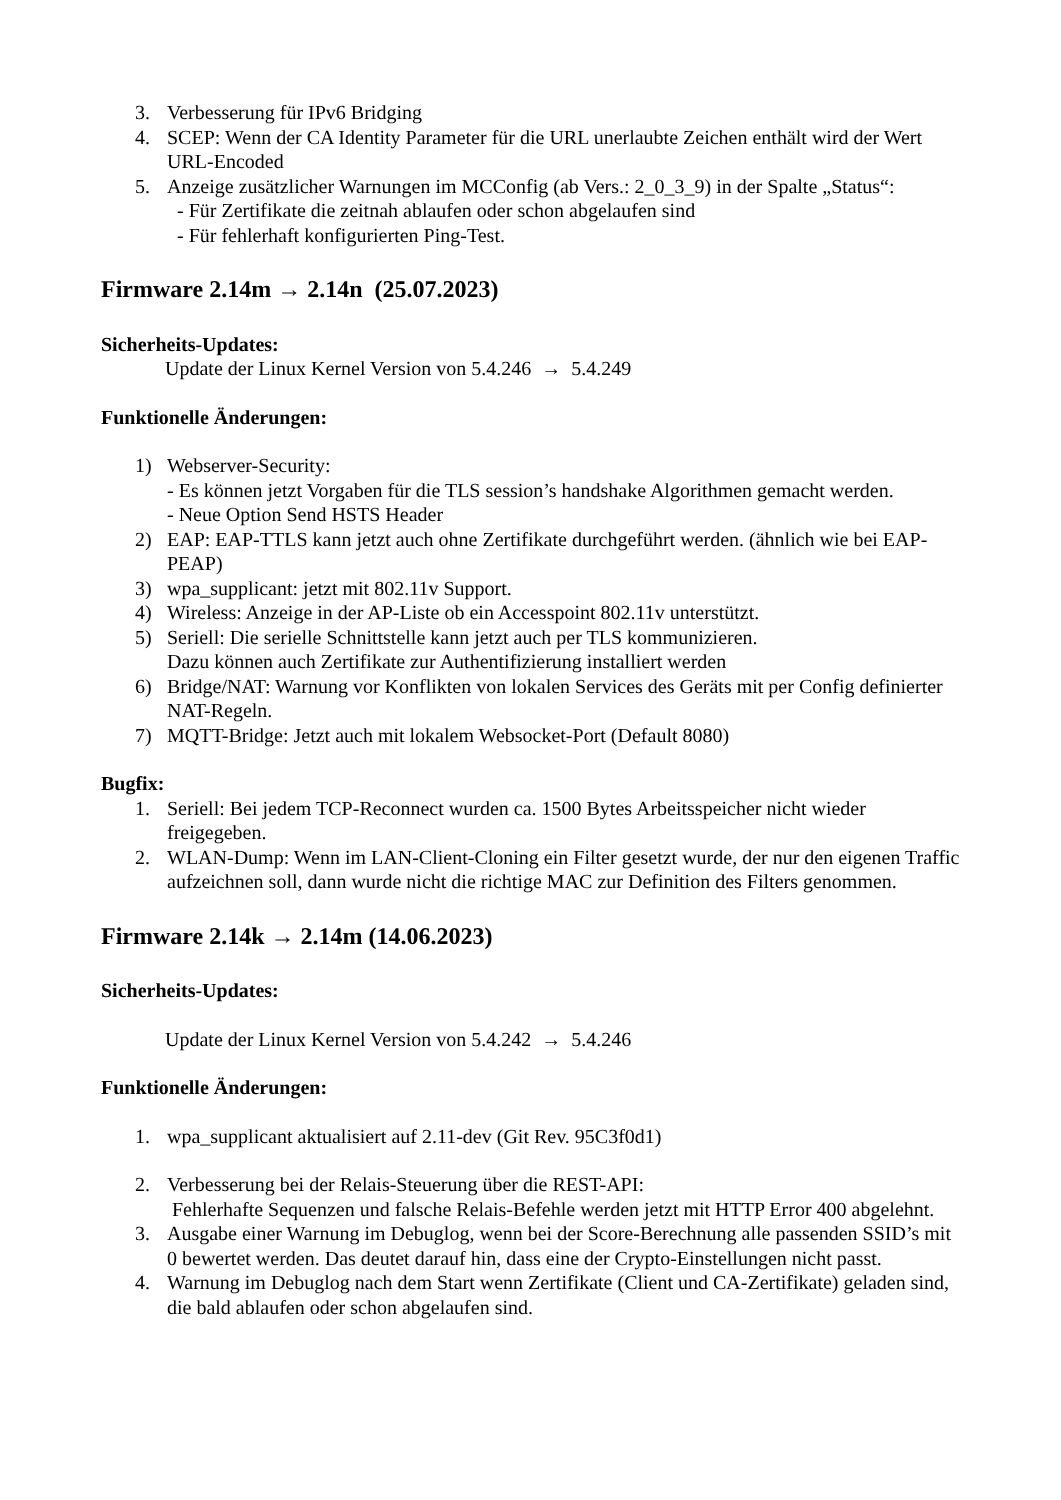3. Verbesserung für IPv6 Bridging
4. SCEP: Wenn der CA Identity Parameter für die URL unerlaubte Zeichen enthält wird der Wert URL-Encoded
5. Anzeige zusätzlicher Warnungen im MCConfig (ab Vers.: 2_0_3_9) in der Spalte „Status“:
- Für Zertifikate die zeitnah ablaufen oder schon abgelaufen sind
- Für fehlerhaft konfigurierten Ping-Test.
Firmware 2.14m → 2.14n (25.07.2023)
Sicherheits-Updates:
Update der Linux Kernel Version von 5.4.246 → 5.4.249
Funktionelle Änderungen:
1) Webserver-Security:
- Es können jetzt Vorgaben für die TLS session’s handshake Algorithmen gemacht werden.
- Neue Option Send HSTS Header
2) EAP: EAP-TTLS kann jetzt auch ohne Zertifikate durchgeführt werden. (ähnlich wie bei EAP-PEAP)
3) wpa_supplicant: jetzt mit 802.11v Support.
4) Wireless: Anzeige in der AP-Liste ob ein Accesspoint 802.11v unterstützt.
5) Seriell: Die serielle Schnittstelle kann jetzt auch per TLS kommunizieren.
Dazu können auch Zertifikate zur Authentifizierung installiert werden
6) Bridge/NAT: Warnung vor Konflikten von lokalen Services des Geräts mit per Config definierter NAT-Regeln.
7) MQTT-Bridge: Jetzt auch mit lokalem Websocket-Port (Default 8080)
Bugfix:
1. Seriell: Bei jedem TCP-Reconnect wurden ca. 1500 Bytes Arbeitsspeicher nicht wieder freigegeben.
2. WLAN-Dump: Wenn im LAN-Client-Cloning ein Filter gesetzt wurde, der nur den eigenen Traffic aufzeichnen soll, dann wurde nicht die richtige MAC zur Definition des Filters genommen.
Firmware 2.14k → 2.14m (14.06.2023)
Sicherheits-Updates:
Update der Linux Kernel Version von 5.4.242 → 5.4.246
Funktionelle Änderungen:
1. wpa_supplicant aktualisiert auf 2.11-dev (Git Rev. 95C3f0d1)
2. Verbesserung bei der Relais-Steuerung über die REST-API:
Fehlerhafte Sequenzen und falsche Relais-Befehle werden jetzt mit HTTP Error 400 abgelehnt.
3. Ausgabe einer Warnung im Debuglog, wenn bei der Score-Berechnung alle passenden SSID’s mit 0 bewertet werden. Das deutet darauf hin, dass eine der Crypto-Einstellungen nicht passt.
4. Warnung im Debuglog nach dem Start wenn Zertifikate (Client und CA-Zertifikate) geladen sind, die bald ablaufen oder schon abgelaufen sind.